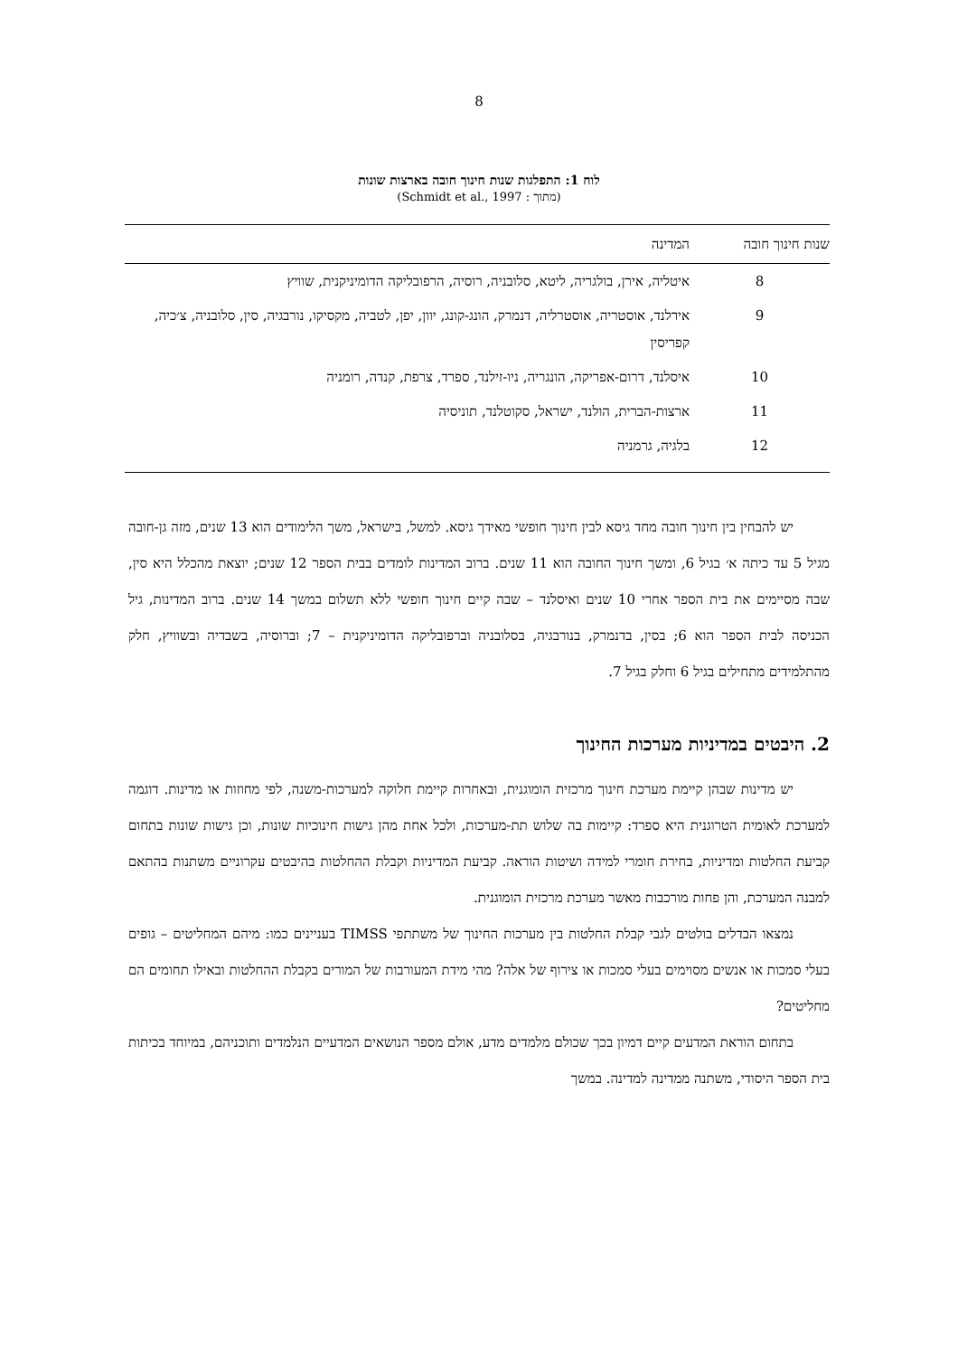8
לוח 1: התפלגות שנות חינוך חובה בארצות שונות
(מתוך : Schmidt et al., 1997)
| שנות חינוך חובה | המדינה |
| --- | --- |
| 8 | איטליה, אירן, בולגריה, ליטא, סלובניה, רוסיה, הרפובליקה הדומיניקנית, שוויץ |
| 9 | אירלנד, אוסטריה, אוסטרליה, דנמרק, הונג-קונג, יוון, יפן, לטביה, מקסיקו, נורבגיה, סין, סלובניה, צ׳כיה, קפריסין |
| 10 | איסלנד, דרום-אפריקה, הונגריה, ניו-זילנד, ספרד, צרפת, קנדה, רומניה |
| 11 | ארצות-הברית, הולנד, ישראל, סקוטלנד, תוניסיה |
| 12 | בלגיה, גרמניה |
יש להבחין בין חינוך חובה מחד גיסא לבין חינוך חופשי מאידך גיסא. למשל, בישראל, משך הלימודים הוא 13 שנים, מזה גן-חובה מגיל 5 עד כיתה א׳ בגיל 6, ומשך חינוך החובה הוא 11 שנים. ברוב המדינות לומדים בבית הספר 12 שנים; יוצאת מהכלל היא סין, שבה מסיימים את בית הספר אחרי 10 שנים ואיסלנד – שבה קיים חינוך חופשי ללא תשלום במשך 14 שנים. ברוב המדינות, גיל הכניסה לבית הספר הוא 6; בסין, בדנמרק, בנורבגיה, בסלובניה וברפובליקה הדומיניקנית – 7; וברוסיה, בשבדיה ובשוויץ, חלק מהתלמידים מתחילים בגיל 6 וחלק בגיל 7.
2. היבטים במדיניות מערכות החינוך
יש מדינות שבהן קיימת מערכת חינוך מרכזית הומוגנית, ובאחרות קיימת חלוקה למערכות-משנה, לפי מחוזות או מדינות. דוגמה למערכת לאומית הטרוגנית היא ספרד: קיימות בה שלוש תת-מערכות, ולכל אחת מהן גישות חינוכיות שונות, וכן גישות שונות בתחום קביעת החלטות ומדיניות, בחירת חומרי למידה ושיטות הוראה. קביעת המדיניות וקבלת ההחלטות בהיבטים עקרוניים משתנות בהתאם למבנה המערכת, והן פחות מורכבות מאשר מערכת מרכזית הומוגנית.
נמצאו הבדלים בולטים לגבי קבלת החלטות בין מערכות החינוך של משתתפי TIMSS בעניינים כמו: מיהם המחליטים – גופים בעלי סמכות או אנשים מסוימים בעלי סמכות או צירוף של אלה? מהי מידת המעורבות של המורים בקבלת ההחלטות ובאילו תחומים הם מחליטים?
בתחום הוראת המדעים קיים דמיון בכך שכולם מלמדים מדע, אולם מספר הנושאים המדעיים הנלמדים ותוכניהם, במיוחד בכיתות בית הספר היסודי, משתנה ממדינה למדינה. במשך